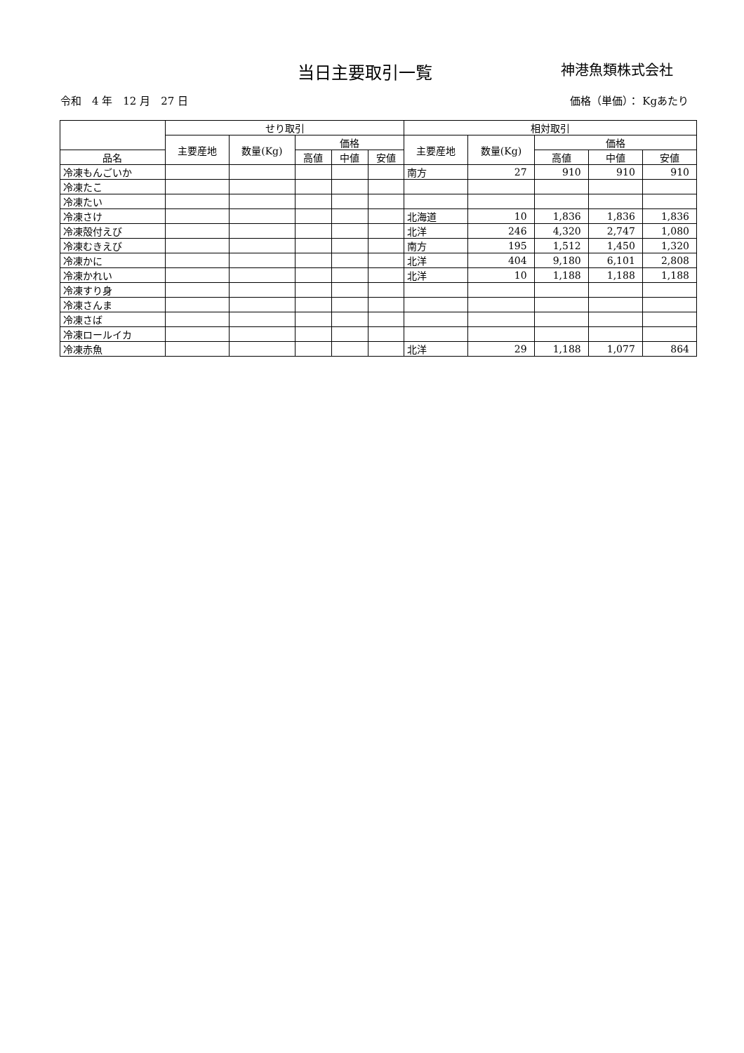当日主要取引一覧
神港魚類株式会社
令和　4 年　12 月　27 日 価格（単価）： Kgあたり
| | せり取引 | | | | | 相対取引 | | | | |
| --- | --- | --- | --- | --- | --- | --- | --- | --- | --- | --- |
| | 主要産地 | 数量(Kg) | 価格 | | | 主要産地 | 数量(Kg) | 価格 | | |
| 品名 | | | 高値 | 中値 | 安値 | | | 高値 | 中値 | 安値 |
| 冷凍もんごいか | | | | | | 南方 | 27 | 910 | 910 | 910 |
| 冷凍たこ | | | | | | | | | | |
| 冷凍たい | | | | | | | | | | |
| 冷凍さけ | | | | | | 北海道 | 10 | 1,836 | 1,836 | 1,836 |
| 冷凍殻付えび | | | | | | 北洋 | 246 | 4,320 | 2,747 | 1,080 |
| 冷凍むきえび | | | | | | 南方 | 195 | 1,512 | 1,450 | 1,320 |
| 冷凍かに | | | | | | 北洋 | 404 | 9,180 | 6,101 | 2,808 |
| 冷凍かれい | | | | | | 北洋 | 10 | 1,188 | 1,188 | 1,188 |
| 冷凍すり身 | | | | | | | | | | |
| 冷凍さんま | | | | | | | | | | |
| 冷凍さば | | | | | | | | | | |
| 冷凍ロールイカ | | | | | | | | | | |
| 冷凍赤魚 | | | | | | 北洋 | 29 | 1,188 | 1,077 | 864 |